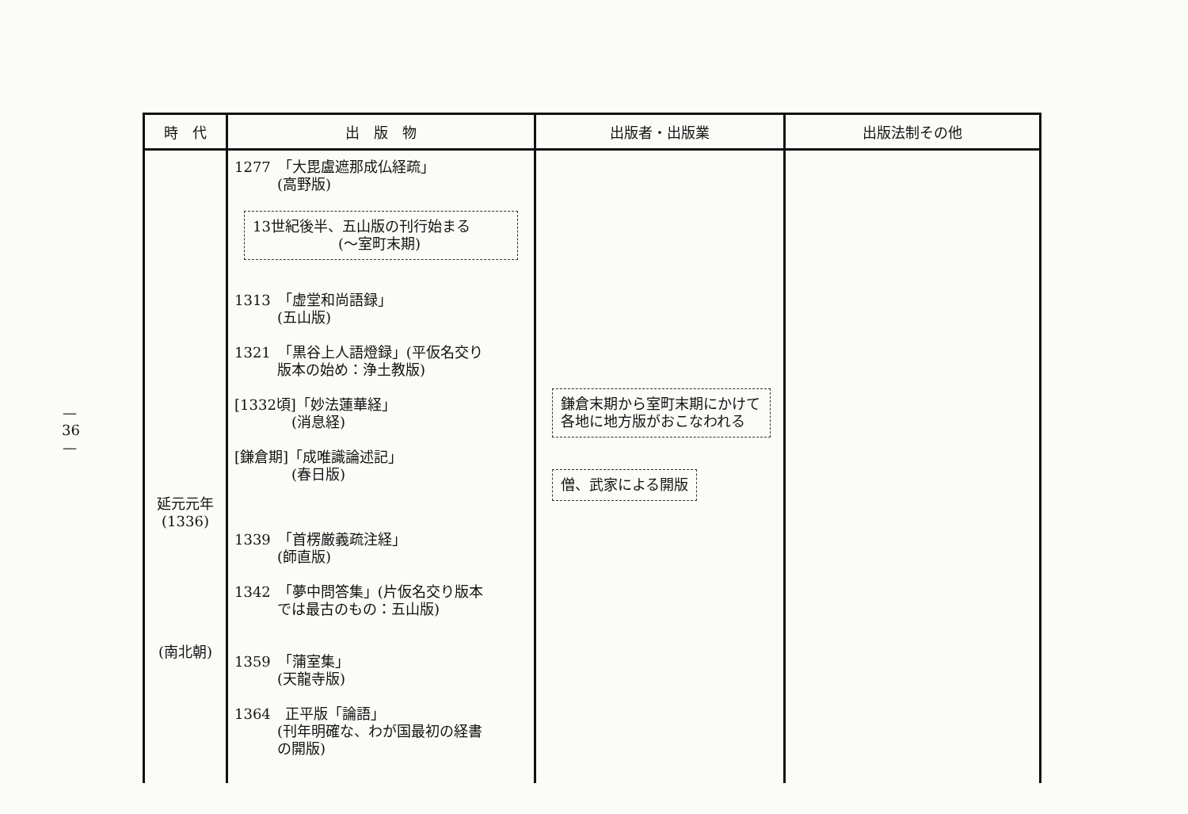— 36 —
| 時 代 | 出 版 物 | 出版者・出版業 | 出版法制その他 |
| --- | --- | --- | --- |
| 延元元年 (1336) (南北朝) | 1277 「大毘盧遮那成仏経疏」 (高野版) 13世紀後半、五山版の刊行始まる (〜室町末期) 1313 「虚堂和尚語録」 (五山版) 1321 「黒谷上人語燈録」(平仮名交り 版本の始め：浄土教版) [1332頃]「妙法蓮華経」 (消息経) [鎌倉期]「成唯識論述記」 (春日版) 1339 「首楞厳義疏注経」 (師直版) 1342 「夢中問答集」(片仮名交り版本 では最古のもの：五山版) 1359 「蒲室集」 (天龍寺版) 1364 正平版「論語」 (刊年明確な、わが国最初の経書 の開版) | 鎌倉末期から室町末期にかけて各地に地方版がおこなわれる 僧、武家による開版 | |